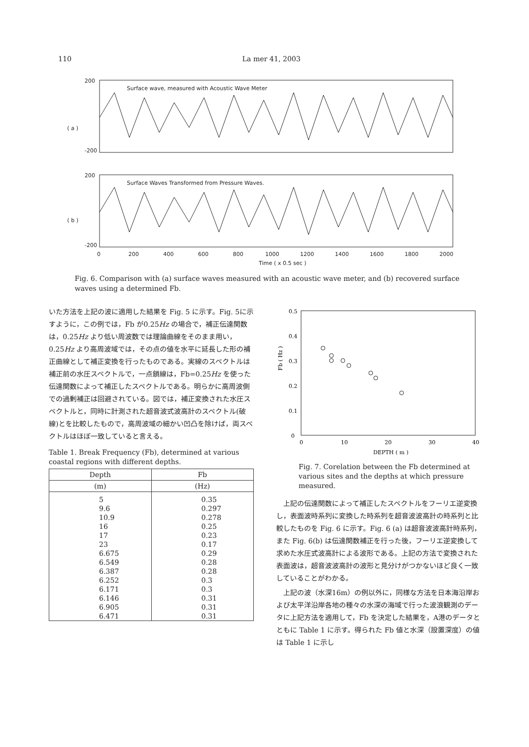110 La mer 41, 2003
Surface wave, measured with Acoustic Wave Meter
( a )
200
-200
Surface Waves Transformed from Pressure Waves.
( b )
200
-200
0
200
400
600
800
1000
1200
1400
1600
1800
2000
Time ( x 0.5 sec )
Fig. 6. Comparison with (a) surface waves measured with an acoustic wave meter, and (b) recovered surface waves using a determined Fb.
いた方法を上記の波に適用した結果を Fig. 5 に示す。Fig. 5に示すように，この例では，Fb が0.25Hz の場合で，補正伝達関数は，0.25Hz より低い周波数では理論曲線をそのまま用い，0.25Hz より高周波域では，その点の値を水平に延長した形の補正曲線として補正変換を行ったものである。実線のスペクトルは補正前の水圧スペクトルで，一点鎖線は，Fb=0.25Hz を使った伝達関数によって補正したスペクトルである。明らかに高周波側での過剰補正は回避されている。図では，補正変換された水圧スペクトルと，同時に計測された超音波式波高計のスペクトル(破線)とを比較したもので，高周波域の細かい凹凸を除けば，両スペクトルはほぼ一致していると言える。
Table 1. Break Frequency (Fb), determined at various coastal regions with different depths.
| Depth | Fb |
| --- | --- |
| (m) | (Hz) |
| 5 | 0.35 |
| 9.6 | 0.297 |
| 10.9 | 0.278 |
| 16 | 0.25 |
| 17 | 0.23 |
| 23 | 0.17 |
| 6.675 | 0.29 |
| 6.549 | 0.28 |
| 6.387 | 0.28 |
| 6.252 | 0.3 |
| 6.171 | 0.3 |
| 6.146 | 0.31 |
| 6.905 | 0.31 |
| 6.471 | 0.31 |
0.5
0.4
0.3
0.2
0.1
0
Fb ( Hz )
0
10
20
30
40
DEPTH ( m )
Fig. 7. Corelation between the Fb determined at various sites and the depths at which pressure measured.
　上記の伝達関数によって補正したスペクトルをフーリエ逆変換し，表面波時系列に変換した時系列を超音波波高計の時系列と比較したものを Fig. 6 に示す。Fig. 6 (a) は超音波波高計時系列，また Fig. 6(b) は伝達関数補正を行った後，フーリエ逆変換して求めた水圧式波高計による波形である。上記の方法で変換された表面波は，超音波波高計の波形と見分けがつかないほど良く一致していることがわかる。
　上記の波（水深16m）の例以外に，同様な方法を日本海沿岸および太平洋沿岸各地の種々の水深の海域で行った波浪観測のデータに上記方法を適用して，Fb を決定した結果を，A港のデータとともに Table 1 に示す。得られた Fb 値と水深（設置深度）の値は Table 1 に示し